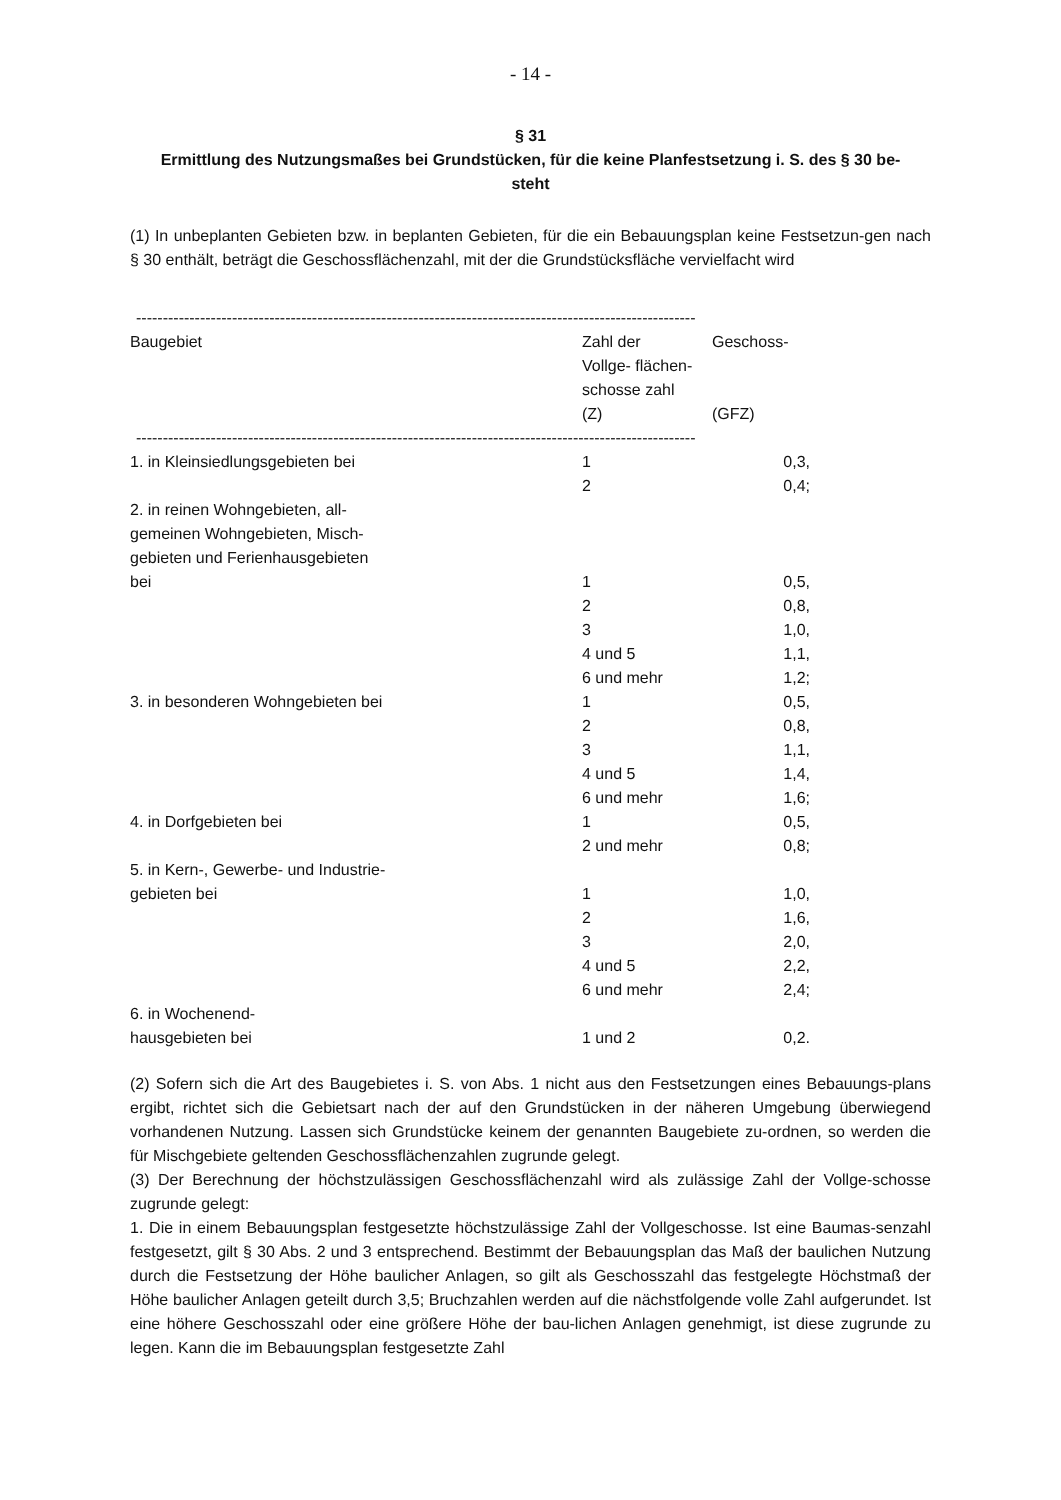- 14 -
§ 31
Ermittlung des Nutzungsmaßes bei Grundstücken, für die keine Planfestsetzung i. S. des § 30 be-
steht
(1) In unbeplanten Gebieten bzw. in beplanten Gebieten, für die ein Bebauungsplan keine Festsetzun-gen nach § 30 enthält, beträgt die Geschossflächenzahl, mit der die Grundstücksfläche vervielfacht wird
-------------------------------------------------------------------------------------------------------------------------------
| Baugebiet | Zahl der Vollge- flächen- schosse zahl (Z) | Geschoss- (GFZ) |
| --- | --- | --- |
------------------------------------------------------------------------------------------------------------------------------
| 1. in Kleinsiedlungsgebieten bei | 1 | 0,3, |
| | 2 | 0,4; |
| 2. in reinen Wohngebieten, all- gemeinen Wohngebieten, Misch- gebieten und Ferienhausgebieten bei | 1 | 0,5, |
| | 2 | 0,8, |
| | 3 | 1,0, |
| | 4 und 5 | 1,1, |
| | 6 und mehr | 1,2; |
| 3. in besonderen Wohngebieten bei | 1 | 0,5, |
| | 2 | 0,8, |
| | 3 | 1,1, |
| | 4 und 5 | 1,4, |
| | 6 und mehr | 1,6; |
| 4. in Dorfgebieten bei | 1 | 0,5, |
| | 2 und mehr | 0,8; |
| 5. in Kern-, Gewerbe- und Industrie- gebieten bei | 1 | 1,0, |
| | 2 | 1,6, |
| | 3 | 2,0, |
| | 4 und 5 | 2,2, |
| | 6 und mehr | 2,4; |
| 6. in Wochenend- hausgebieten bei | 1 und 2 | 0,2. |
(2) Sofern sich die Art des Baugebietes i. S. von Abs. 1 nicht aus den Festsetzungen eines Bebauungs-plans ergibt, richtet sich die Gebietsart nach der auf den Grundstücken in der näheren Umgebung überwiegend vorhandenen Nutzung. Lassen sich Grundstücke keinem der genannten Baugebiete zu-ordnen, so werden die für Mischgebiete geltenden Geschossflächenzahlen zugrunde gelegt.
(3) Der Berechnung der höchstzulässigen Geschossflächenzahl wird als zulässige Zahl der Vollge-schosse zugrunde gelegt:
1. Die in einem Bebauungsplan festgesetzte höchstzulässige Zahl der Vollgeschosse. Ist eine Baumas-senzahl festgesetzt, gilt § 30 Abs. 2 und 3 entsprechend. Bestimmt der Bebauungsplan das Maß der baulichen Nutzung durch die Festsetzung der Höhe baulicher Anlagen, so gilt als Geschosszahl das festgelegte Höchstmaß der Höhe baulicher Anlagen geteilt durch 3,5; Bruchzahlen werden auf die nächstfolgende volle Zahl aufgerundet. Ist eine höhere Geschosszahl oder eine größere Höhe der bau-lichen Anlagen genehmigt, ist diese zugrunde zu legen. Kann die im Bebauungsplan festgesetzte Zahl